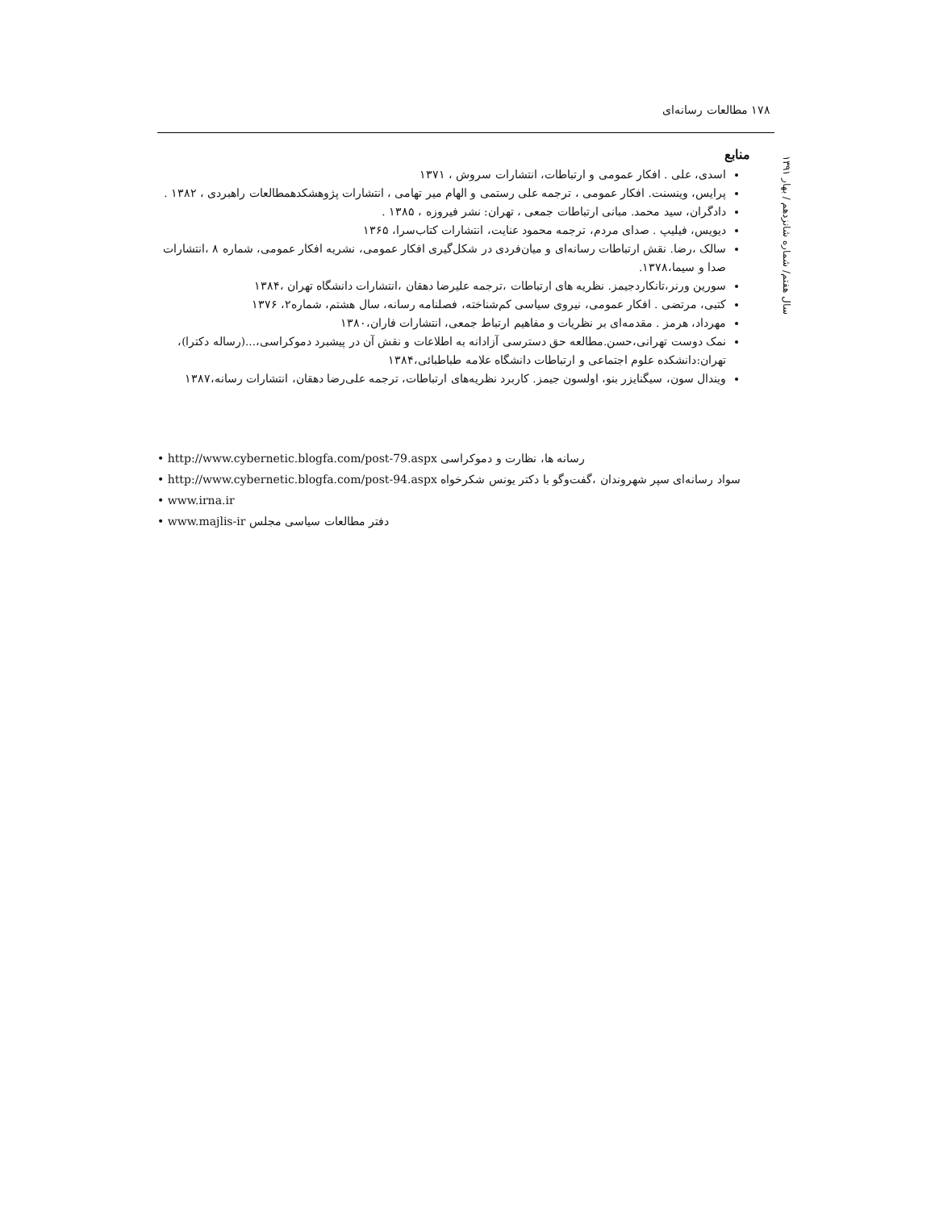۱۷۸ مطالعات رسانه‌ای
سال هفتم/ شماره شانزدهم / بهار ۱۳۹۱
منابع
اسدی، علی . افکار عمومی و ارتباطات، انتشارات سروش ، ۱۳۷۱
پرایس، وینسنت. افکار عمومی ، ترجمه علی رستمی و الهام میر تهامی ، انتشارات پژوهشکدهمطالعات راهبردی ، ۱۳۸۲ .
دادگران، سید محمد. مبانی ارتباطات جمعی ، تهران: نشر فیروزه ، ۱۳۸۵ .
دیویس، فیلیپ . صدای مردم، ترجمه محمود عنایت، انتشارات کتاب‌سرا، ۱۳۶۵
سالک ،رضا. نقش ارتباطات رسانه‌ای و میان‌فردی در شکل‌گیری افکار عمومی، نشریه افکار عمومی، شماره ۸ ،انتشارات صدا و سیما،۱۳۷۸.
سورین ورنر،تانکاردجیمز. نظریه های ارتباطات ،ترجمه علیرضا دهقان ،انتشارات دانشگاه تهران ،۱۳۸۴
کتبی، مرتضی . افکار عمومی، نیروی سیاسی کم‌شناخته، فصلنامه رسانه، سال هشتم، شماره۲، ۱۳۷۶
مهرداد، هرمز . مقدمه‌ای بر نظریات و مفاهیم ارتباط جمعی، انتشارات فاران،۱۳۸۰
نمک دوست تهرانی،حسن.مطالعه حق دسترسی آزادانه به اطلاعات و نقش آن در پیشبرد دموکراسی،...(رساله دکترا)، تهران:دانشکده علوم اجتماعی و ارتباطات دانشگاه علامه طباطبائی،۱۳۸۴
ویندال سون، سیگنایزر بنو، اولسون جیمز. کاربرد نظریه‌های ارتباطات، ترجمه علی‌رضا دهقان، انتشارات رسانه،۱۳۸۷
• http://www.cybernetic.blogfa.com/post-79.aspx رسانه ها، نظارت و دموکراسی
• http://www.cybernetic.blogfa.com/post-94.aspx سواد رسانه‌ای سپر شهروندان ،گفت‌وگو با دکتر یونس شکرخواه
• www.irna.ir
• www.majlis-ir دفتر مطالعات سیاسی مجلس